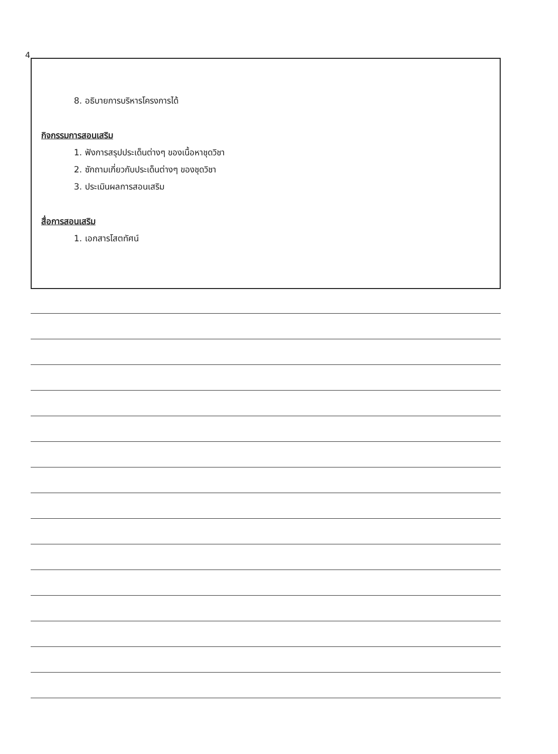4
8. อธิบายการบริหารโครงการได้
กิจกรรมการสอนเสริม
1. ฟังการสรุปประเด็นต่างๆ ของเนื้อหาชุดวิชา
2. ซักถามเกี่ยวกับประเด็นต่างๆ ของชุดวิชา
3. ประเมินผลการสอนเสริม
สื่อการสอนเสริม
1. เอกสารโสตทัศน์